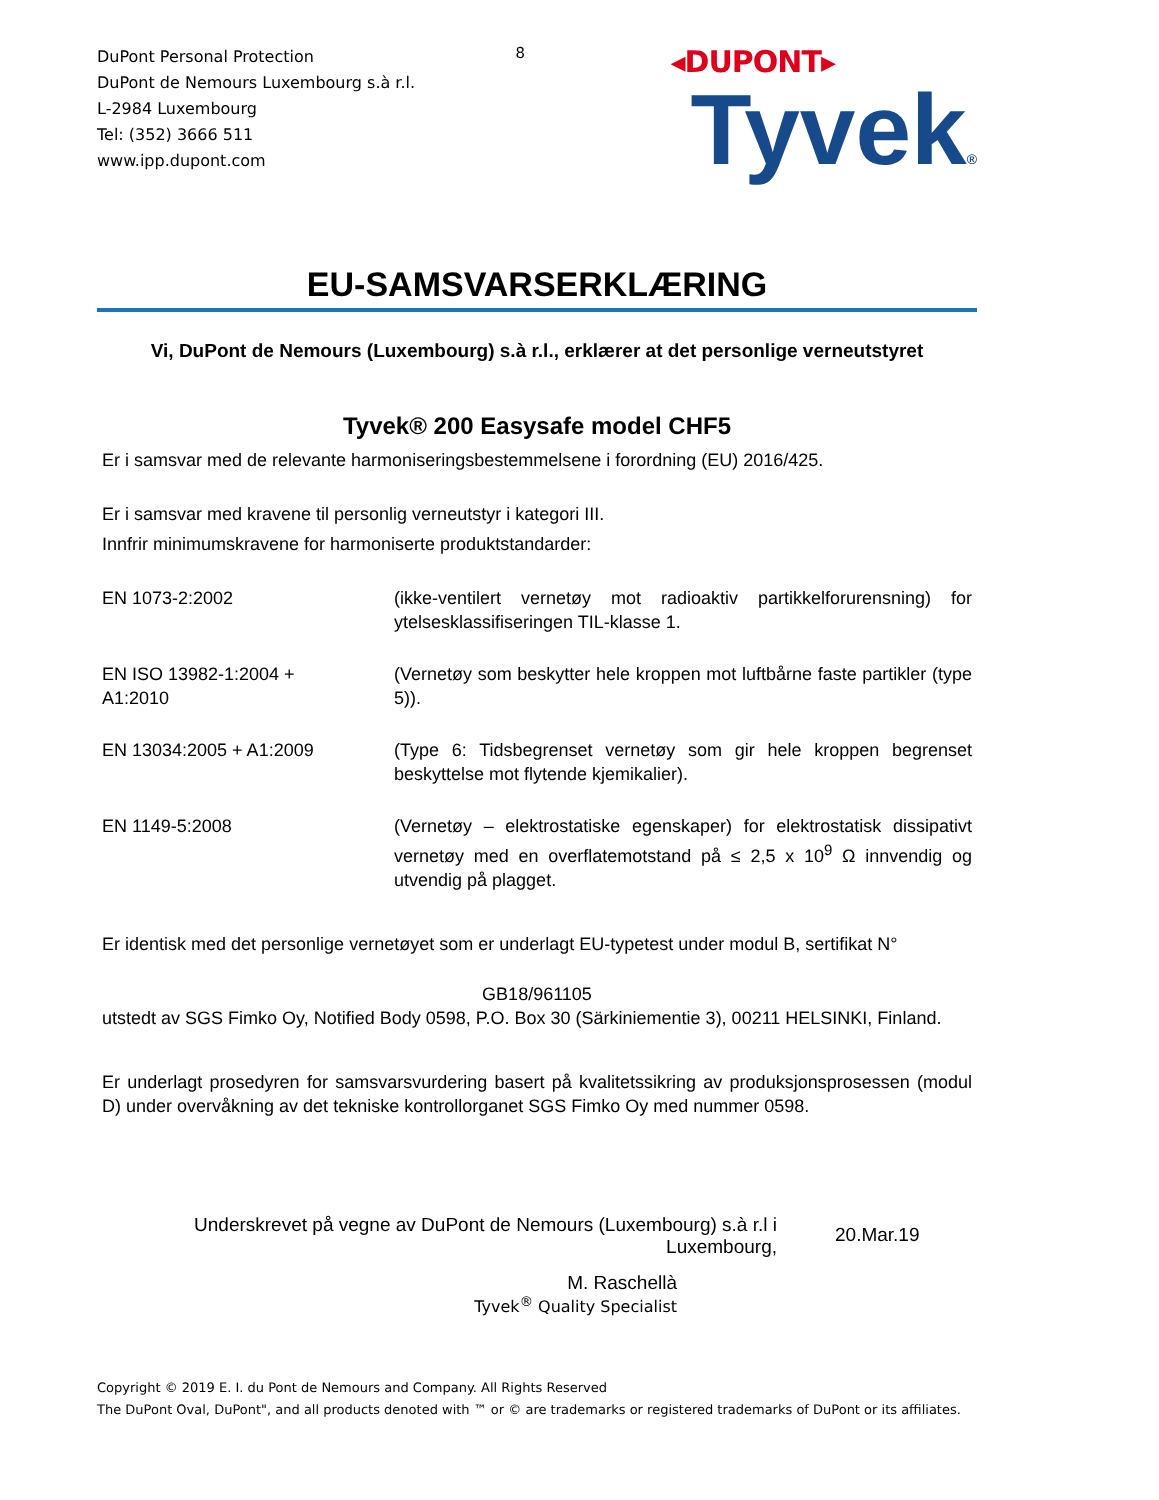DuPont Personal Protection
DuPont de Nemours Luxembourg s.à r.l.
L-2984 Luxembourg
Tel: (352) 3666 511
www.ipp.dupont.com
8
◂DUPONT▸
Tyvek®
EU-SAMSVARSERKLÆRING
Vi, DuPont de Nemours (Luxembourg) s.à r.l., erklærer at det personlige verneutstyret
Tyvek® 200 Easysafe model CHF5
Er i samsvar med de relevante harmoniseringsbestemmelsene i forordning (EU) 2016/425.
Er i samsvar med kravene til personlig verneutstyr i kategori III.
Innfrir minimumskravene for harmoniserte produktstandarder:
EN 1073-2:2002 (ikke-ventilert vernetøy mot radioaktiv partikkelforurensning) for ytelsesklassifiseringen TIL-klasse 1.
EN ISO 13982-1:2004 +
A1:2010
(Vernetøy som beskytter hele kroppen mot luftbårne faste partikler (type 5)).
EN 13034:2005 + A1:2009 (Type 6: Tidsbegrenset vernetøy som gir hele kroppen begrenset beskyttelse mot flytende kjemikalier).
EN 1149-5:2008 (Vernetøy – elektrostatiske egenskaper) for elektrostatisk dissipativt vernetøy med en overflatemotstand på ≤ 2,5 x 10<sup>9</sup> Ω innvendig og utvendig på plagget.
Er identisk med det personlige vernetøyet som er underlagt EU-typetest under modul B, sertifikat N°
GB18/961105
utstedt av SGS Fimko Oy, Notified Body 0598, P.O. Box 30 (Särkiniementie 3), 00211 HELSINKI, Finland.
Er underlagt prosedyren for samsvarsvurdering basert på kvalitetssikring av produksjonsprosessen (modul D) under overvåkning av det tekniske kontrollorganet SGS Fimko Oy med nummer 0598.
Underskrevet på vegne av DuPont de Nemours (Luxembourg) s.à r.l i
Luxembourg,
20.Mar.19
M. Raschellà
Tyvek<sup>®</sup> Quality Specialist
Copyright © 2019 E. I. du Pont de Nemours and Company. All Rights Reserved
The DuPont Oval, DuPont", and all products denoted with ™ or © are trademarks or registered trademarks of DuPont or its affiliates.